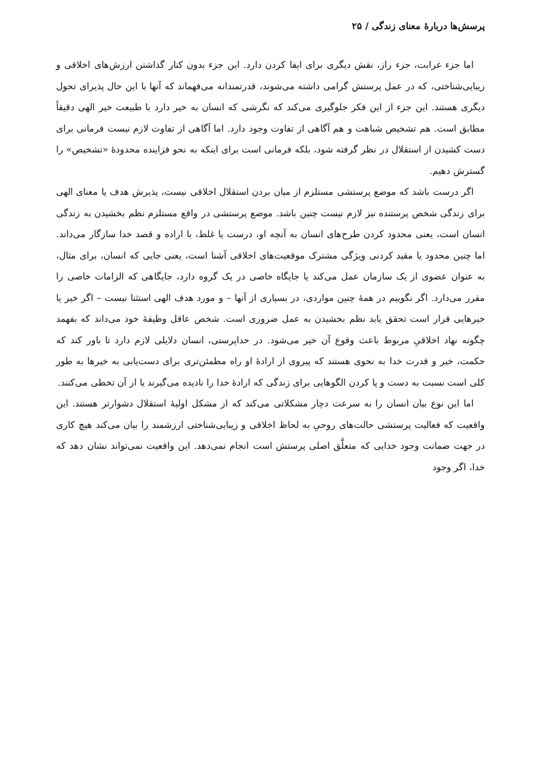پرسش‌ها دربارهٔ معنای زندگی / ۲۵
اما جزء غرابت، جزء راز، نقش دیگری برای ایفا کردن دارد. این جزء بدون کنار گذاشتن ارزش‌های اخلاقی و زیبایی‌شناختی، که در عمل پرستش گرامی داشته می‌شوند، قدرتمندانه می‌فهماند که آنها با این حال پذیرای تحول دیگری هستند. این جزء از این فکر جلوگیری می‌کند که نگرشی که انسان به خیر دارد با طبیعت خیر الهی دقیقاً مطابق است. هم تشخیص شباهت و هم آگاهی از تفاوت وجود دارد. اما آگاهی از تفاوت لازم نیست فرمانی برای دست کشیدن از استقلال در نظر گرفته شود، بلکه فرمانی است برای اینکه به نحو فزاینده محدودهٔ «تشخیص» را گسترش دهیم.
اگر درست باشد که موضع پرستشی مستلزم از میان بردن استقلال اخلاقی نیست، پذیرش هدف یا معنای الهی برای زندگی شخص پرستنده نیز لازم نیست چنین باشد. موضع پرستشی در واقع مستلزم نظم بخشیدن به زندگی انسان است، یعنی محدود کردن طرح‌های انسان به آنچه او، درست یا غلط، با اراده و قصد خدا سازگار می‌داند. اما چنین محدود یا مقید کردنی ویژگی مشترک موقعیت‌های اخلاقی آشنا است، یعنی جایی که انسان، برای مثال، به عنوان عضوی از یک سازمان عمل می‌کند یا جایگاه خاصی در یک گروه دارد، جایگاهی که الزامات خاصی را مقرر می‌دارد. اگر نگوییم در همهٔ چنین مواردی، در بسیاری از آنها – و مورد هدف الهی استثنا نیست – اگر خیر یا خیرهایی قرار است تحقق یابد نظم بخشیدن به عمل ضروری است. شخص عاقل وظیفهٔ خود می‌داند که بفهمد چگونه نهاد اخلاقیِ مربوط باعث وقوع آن خیر می‌شود. در خداپرستی، انسان دلایلی لازم دارد تا باور کند که حکمت، خیر و قدرت خدا به نحوی هستند که پیروی از ارادهٔ او راه مطمئن‌تری برای دست‌یابی به خیرها به طور کلی است نسبت به دست و پا کردن الگوهایی برای زندگی که ارادهٔ خدا را نادیده می‌گیرند یا از آن تخطی می‌کنند.
اما این نوع بیان انسان را به سرعت دچار مشکلاتی می‌کند که از مشکل اولیهٔ استقلال دشوارتر هستند. این واقعیت که فعالیت پرستشی حالت‌های روحیِ به لحاظ اخلاقی و زیبایی‌شناختی ارزشمند را بیان می‌کند هیچ کاری در جهت ضمانت وجود خدایی که متعلَّق اصلی پرستش است انجام نمی‌دهد. این واقعیت نمی‌تواند نشان دهد که خدا، اگر وجود